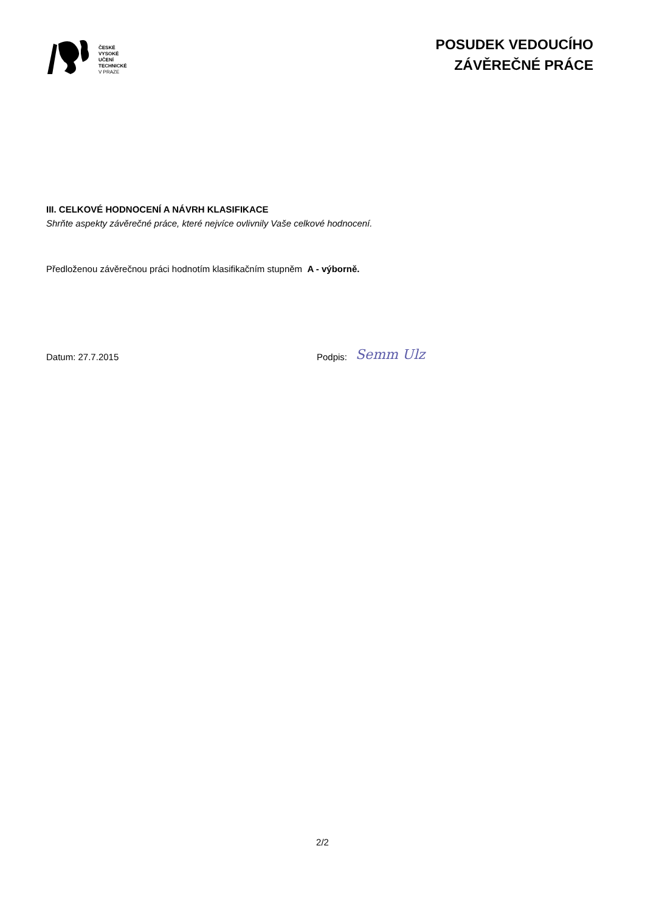ČESKÉ
VYSOKÉ
UČENÍ
TECHNICKÉ
V PRAZE
POSUDEK VEDOUCÍHO
ZÁVĚREČNÉ PRÁCE
III. CELKOVÉ HODNOCENÍ A NÁVRH KLASIFIKACE
Shrňte aspekty závěrečné práce, které nejvíce ovlivnily Vaše celkové hodnocení.
Předloženou závěrečnou práci hodnotím klasifikačním stupněm A - výborně.
Datum: 27.7.2015
Podpis:
Semm Ulz
2/2